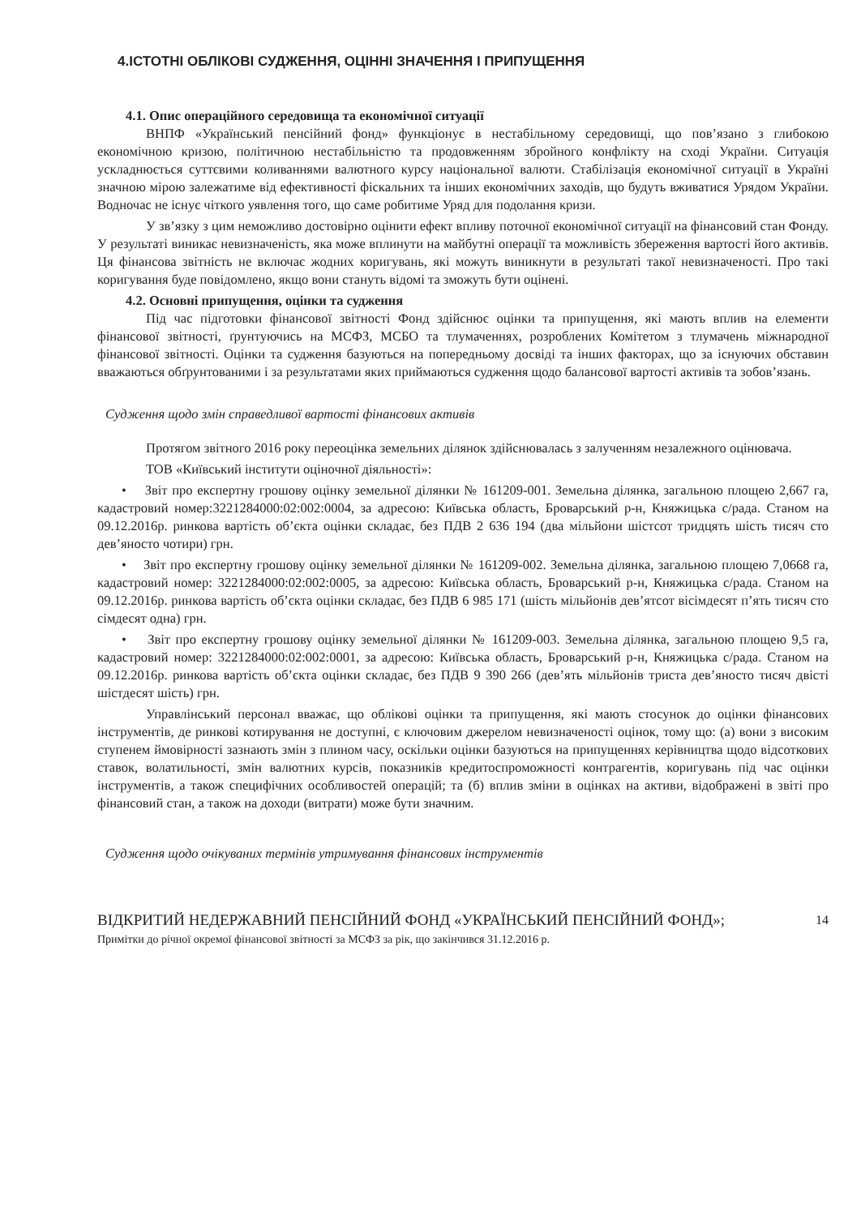4.ІСТОТНІ ОБЛІКОВІ СУДЖЕННЯ, ОЦІННІ ЗНАЧЕННЯ І ПРИПУЩЕННЯ
4.1. Опис операційного середовища та економічної ситуації
ВНПФ «Український пенсійний фонд» функціонує в нестабільному середовищі, що пов’язано з глибокою економічною кризою, політичною нестабільністю та продовженням збройного конфлікту на сході України. Ситуація ускладнюється суттєвими коливаннями валютного курсу національної валюти. Стабілізація економічної ситуації в Україні значною мірою залежатиме від ефективності фіскальних та інших економічних заходів, що будуть вживатися Урядом України. Водночас не існує чіткого уявлення того, що саме робитиме Уряд для подолання кризи.
У зв’язку з цим неможливо достовірно оцінити ефект впливу поточної економічної ситуації на фінансовий стан Фонду. У результаті виникає невизначеність, яка може вплинути на майбутні операції та можливість збереження вартості його активів. Ця фінансова звітність не включає жодних коригувань, які можуть виникнути в результаті такої невизначеності. Про такі коригування буде повідомлено, якщо вони стануть відомі та зможуть бути оцінені.
4.2. Основні припущення, оцінки та судження
Під час підготовки фінансової звітності Фонд здійснює оцінки та припущення, які мають вплив на елементи фінансової звітності, ґрунтуючись на МСФЗ, МСБО та тлумаченнях, розроблених Комітетом з тлумачень міжнародної фінансової звітності. Оцінки та судження базуються на попередньому досвіді та інших факторах, що за існуючих обставин вважаються обґрунтованими і за результатами яких приймаються судження щодо балансової вартості активів та зобов’язань.
Судження щодо змін справедливої вартості фінансових активів
Протягом звітного 2016 року переоцінка земельних ділянок здійснювалась з залученням незалежного оцінювача.
ТОВ «Київський інститути оціночної діяльності»:
• Звіт про експертну грошову оцінку земельної ділянки № 161209-001. Земельна ділянка, загальною площею 2,667 га, кадастровий номер:3221284000:02:002:0004, за адресою: Київська область, Броварський р-н, Княжицька с/рада. Станом на 09.12.2016р. ринкова вартість об’єкта оцінки складає, без ПДВ 2 636 194 (два мільйони шістсот тридцять шість тисяч сто дев’яносто чотири) грн.
• Звіт про експертну грошову оцінку земельної ділянки № 161209-002. Земельна ділянка, загальною площею 7,0668 га, кадастровий номер: 3221284000:02:002:0005, за адресою: Київська область, Броварський р-н, Княжицька с/рада. Станом на 09.12.2016р. ринкова вартість об’єкта оцінки складає, без ПДВ 6 985 171 (шість мільйонів дев’ятсот вісімдесят п’ять тисяч сто сімдесят одна) грн.
• Звіт про експертну грошову оцінку земельної ділянки № 161209-003. Земельна ділянка, загальною площею 9,5 га, кадастровий номер: 3221284000:02:002:0001, за адресою: Київська область, Броварський р-н, Княжицька с/рада. Станом на 09.12.2016р. ринкова вартість об’єкта оцінки складає, без ПДВ 9 390 266 (дев’ять мільйонів триста дев’яносто тисяч двісті шістдесят шість) грн.
Управлінський персонал вважає, що облікові оцінки та припущення, які мають стосунок до оцінки фінансових інструментів, де ринкові котирування не доступні, є ключовим джерелом невизначеності оцінок, тому що: (а) вони з високим ступенем ймовірності зазнають змін з плином часу, оскільки оцінки базуються на припущеннях керівництва щодо відсоткових ставок, волатильності, змін валютних курсів, показників кредитоспроможності контрагентів, коригувань під час оцінки інструментів, а також специфічних особливостей операцій; та (б) вплив зміни в оцінках на активи, відображені в звіті про фінансовий стан, а також на доходи (витрати) може бути значним.
Судження щодо очікуваних термінів утримування фінансових інструментів
ВІДКРИТИЙ НЕДЕРЖАВНИЙ ПЕНСІЙНИЙ ФОНД «УКРАЇНСЬКИЙ ПЕНСІЙНИЙ ФОНД»;
Примітки до річної окремої фінансової звітності за МСФЗ за рік, що закінчився 31.12.2016 р.
14